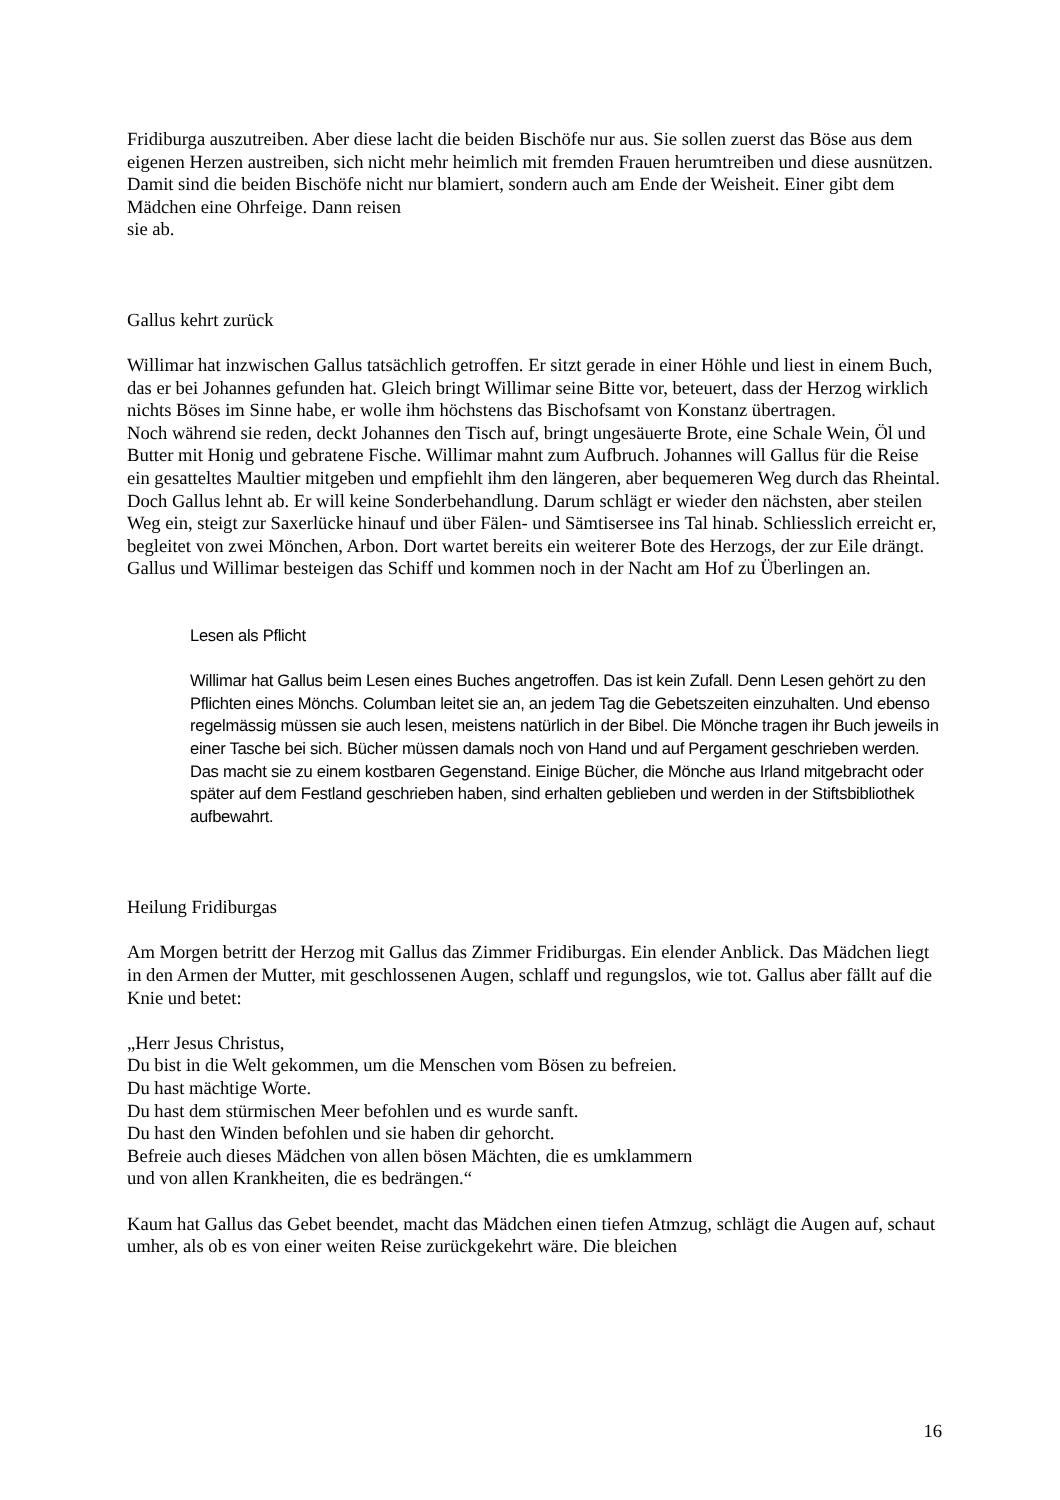Fridiburga auszutreiben. Aber diese lacht die beiden Bischöfe nur aus. Sie sollen zuerst das Böse aus dem eigenen Herzen austreiben, sich nicht mehr heimlich mit fremden Frauen herumtreiben und diese ausnützen. Damit sind die beiden Bischöfe nicht nur blamiert, sondern auch am Ende der Weisheit. Einer gibt dem Mädchen eine Ohrfeige. Dann reisen
sie ab.
Gallus kehrt zurück
Willimar hat inzwischen Gallus tatsächlich getroffen. Er sitzt gerade in einer Höhle und liest in einem Buch, das er bei Johannes gefunden hat. Gleich bringt Willimar seine Bitte vor, beteuert, dass der Herzog wirklich nichts Böses im Sinne habe, er wolle ihm höchstens das Bischofsamt von Konstanz übertragen.
Noch während sie reden, deckt Johannes den Tisch auf, bringt ungesäuerte Brote, eine Schale Wein, Öl und Butter mit Honig und gebratene Fische. Willimar mahnt zum Aufbruch. Johannes will Gallus für die Reise ein gesatteltes Maultier mitgeben und empfiehlt ihm den längeren, aber bequemeren Weg durch das Rheintal. Doch Gallus lehnt ab. Er will keine Sonderbehandlung. Darum schlägt er wieder den nächsten, aber steilen Weg ein, steigt zur Saxerlücke hinauf und über Fälen- und Sämtisersee ins Tal hinab. Schliesslich erreicht er, begleitet von zwei Mönchen, Arbon. Dort wartet bereits ein weiterer Bote des Herzogs, der zur Eile drängt. Gallus und Willimar besteigen das Schiff und kommen noch in der Nacht am Hof zu Überlingen an.
Lesen als Pflicht
Willimar hat Gallus beim Lesen eines Buches angetroffen. Das ist kein Zufall. Denn Lesen gehört zu den Pflichten eines Mönchs. Columban leitet sie an, an jedem Tag die Gebetszeiten einzuhalten. Und ebenso regelmässig müssen sie auch lesen, meistens natürlich in der Bibel. Die Mönche tragen ihr Buch jeweils in einer Tasche bei sich. Bücher müssen damals noch von Hand und auf Pergament geschrieben werden. Das macht sie zu einem kostbaren Gegenstand. Einige Bücher, die Mönche aus Irland mitgebracht oder später auf dem Festland geschrieben haben, sind erhalten geblieben und werden in der Stiftsbibliothek aufbewahrt.
Heilung Fridiburgas
Am Morgen betritt der Herzog mit Gallus das Zimmer Fridiburgas. Ein elender Anblick. Das Mädchen liegt in den Armen der Mutter, mit geschlossenen Augen, schlaff und regungslos, wie tot. Gallus aber fällt auf die Knie und betet:
„Herr Jesus Christus,
Du bist in die Welt gekommen, um die Menschen vom Bösen zu befreien.
Du hast mächtige Worte.
Du hast dem stürmischen Meer befohlen und es wurde sanft.
Du hast den Winden befohlen und sie haben dir gehorcht.
Befreie auch dieses Mädchen von allen bösen Mächten, die es umklammern
und von allen Krankheiten, die es bedrängen.“
Kaum hat Gallus das Gebet beendet, macht das Mädchen einen tiefen Atmzug, schlägt die Augen auf, schaut umher, als ob es von einer weiten Reise zurückgekehrt wäre. Die bleichen
16